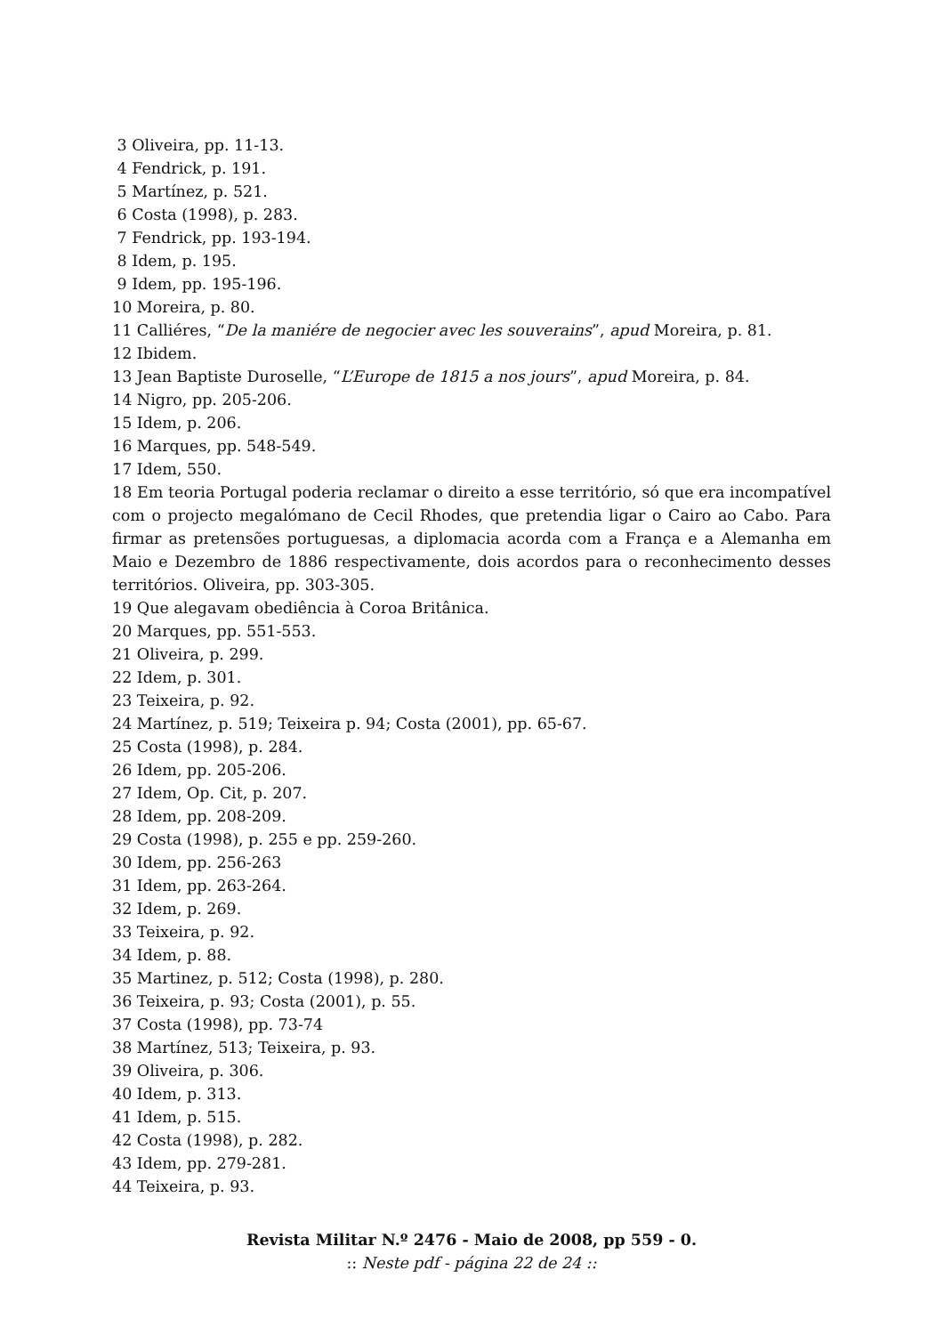3 Oliveira, pp. 11-13.
4 Fendrick, p. 191.
5 Martínez, p. 521.
6 Costa (1998), p. 283.
7 Fendrick, pp. 193-194.
8 Idem, p. 195.
9 Idem, pp. 195-196.
10 Moreira, p. 80.
11 Calliéres, “De la maniére de negocier avec les souverains”, apud Moreira, p. 81.
12 Ibidem.
13 Jean Baptiste Duroselle, “L’Europe de 1815 a nos jours”, apud Moreira, p. 84.
14 Nigro, pp. 205-206.
15 Idem, p. 206.
16 Marques, pp. 548-549.
17 Idem, 550.
18 Em teoria Portugal poderia reclamar o direito a esse território, só que era incompatível com o projecto megalómano de Cecil Rhodes, que pretendia ligar o Cairo ao Cabo. Para firmar as pretensões portuguesas, a diplomacia acorda com a França e a Alemanha em Maio e Dezembro de 1886 respectivamente, dois acordos para o reconhecimento desses territórios. Oliveira, pp. 303-305.
19 Que alegavam obediência à Coroa Britânica.
20 Marques, pp. 551-553.
21 Oliveira, p. 299.
22 Idem, p. 301.
23 Teixeira, p. 92.
24 Martínez, p. 519; Teixeira p. 94; Costa (2001), pp. 65-67.
25 Costa (1998), p. 284.
26 Idem, pp. 205-206.
27 Idem, Op. Cit, p. 207.
28 Idem, pp. 208-209.
29 Costa (1998), p. 255 e pp. 259-260.
30 Idem, pp. 256-263
31 Idem, pp. 263-264.
32 Idem, p. 269.
33 Teixeira, p. 92.
34 Idem, p. 88.
35 Martinez, p. 512; Costa (1998), p. 280.
36 Teixeira, p. 93; Costa (2001), p. 55.
37 Costa (1998), pp. 73-74
38 Martínez, 513; Teixeira, p. 93.
39 Oliveira, p. 306.
40 Idem, p. 313.
41 Idem, p. 515.
42 Costa (1998), p. 282.
43 Idem, pp. 279-281.
44 Teixeira, p. 93.
Revista Militar N.º 2476 - Maio de 2008, pp 559 - 0.
:: Neste pdf - página 22 de 24 ::